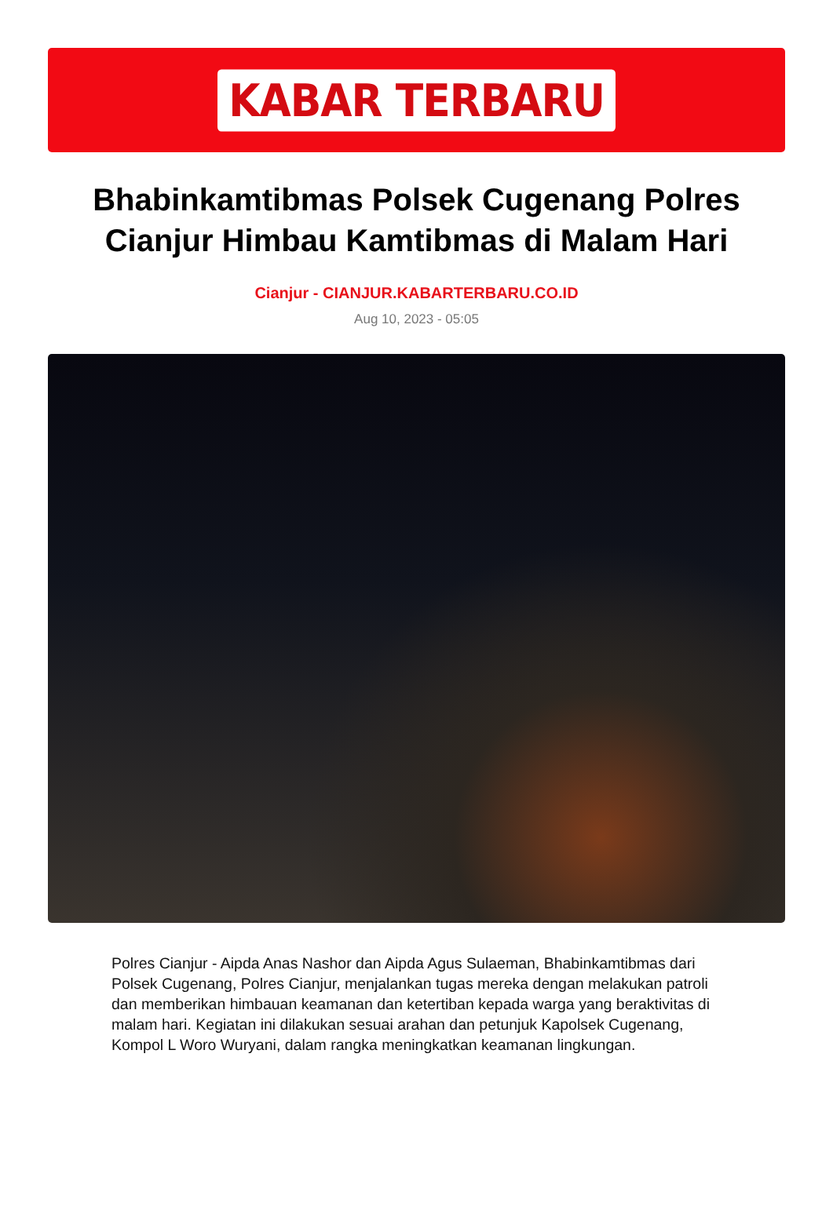KABAR TERBARU
Bhabinkamtibmas Polsek Cugenang Polres Cianjur Himbau Kamtibmas di Malam Hari
Cianjur - CIANJUR.KABARTERBARU.CO.ID
Aug 10, 2023 - 05:05
Polres Cianjur - Aipda Anas Nashor dan Aipda Agus Sulaeman, Bhabinkamtibmas dari Polsek Cugenang, Polres Cianjur, menjalankan tugas mereka dengan melakukan patroli dan memberikan himbauan keamanan dan ketertiban kepada warga yang beraktivitas di malam hari. Kegiatan ini dilakukan sesuai arahan dan petunjuk Kapolsek Cugenang, Kompol L Woro Wuryani, dalam rangka meningkatkan keamanan lingkungan.